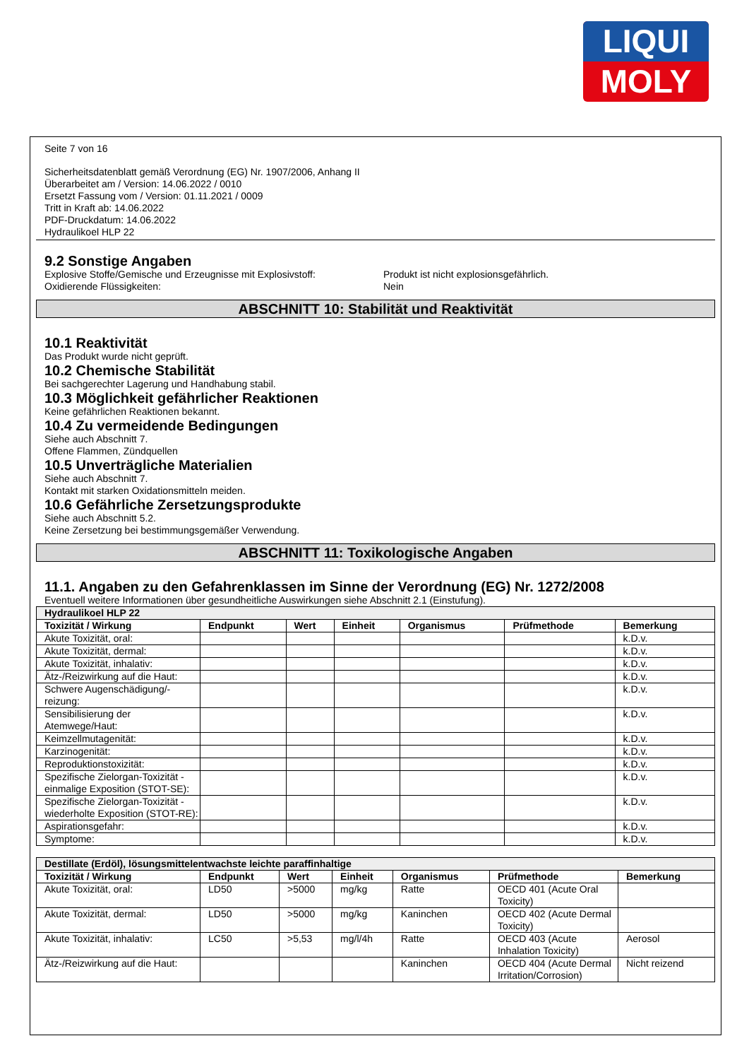LIQUI
MOLY
Seite 7 von 16
Sicherheitsdatenblatt gemäß Verordnung (EG) Nr. 1907/2006, Anhang II
Überarbeitet am / Version: 14.06.2022 / 0010
Ersetzt Fassung vom / Version: 01.11.2021 / 0009
Tritt in Kraft ab: 14.06.2022
PDF-Druckdatum: 14.06.2022
Hydraulikoel HLP 22
9.2 Sonstige Angaben
Explosive Stoffe/Gemische und Erzeugnisse mit Explosivstoff:
Produkt ist nicht explosionsgefährlich.
Oxidierende Flüssigkeiten: Nein
ABSCHNITT 10: Stabilität und Reaktivität
10.1 Reaktivität
Das Produkt wurde nicht geprüft.
10.2 Chemische Stabilität
Bei sachgerechter Lagerung und Handhabung stabil.
10.3 Möglichkeit gefährlicher Reaktionen
Keine gefährlichen Reaktionen bekannt.
10.4 Zu vermeidende Bedingungen
Siehe auch Abschnitt 7.
Offene Flammen, Zündquellen
10.5 Unverträgliche Materialien
Siehe auch Abschnitt 7.
Kontakt mit starken Oxidationsmitteln meiden.
10.6 Gefährliche Zersetzungsprodukte
Siehe auch Abschnitt 5.2.
Keine Zersetzung bei bestimmungsgemäßer Verwendung.
ABSCHNITT 11: Toxikologische Angaben
11.1. Angaben zu den Gefahrenklassen im Sinne der Verordnung (EG) Nr. 1272/2008
Eventuell weitere Informationen über gesundheitliche Auswirkungen siehe Abschnitt 2.1 (Einstufung).
| Hydraulikoel HLP 22 | | | | | | |
| --- | --- | --- | --- | --- | --- | --- |
| Toxizität / Wirkung | Endpunkt | Wert | Einheit | Organismus | Prüfmethode | Bemerkung |
| Akute Toxizität, oral: | | | | | | k.D.v. |
| Akute Toxizität, dermal: | | | | | | k.D.v. |
| Akute Toxizität, inhalativ: | | | | | | k.D.v. |
| Ätz-/Reizwirkung auf die Haut: | | | | | | k.D.v. |
| Schwere Augenschädigung/-reizung: | | | | | | k.D.v. |
| Sensibilisierung der Atemwege/Haut: | | | | | | k.D.v. |
| Keimzellmutagenität: | | | | | | k.D.v. |
| Karzinogenität: | | | | | | k.D.v. |
| Reproduktionstoxizität: | | | | | | k.D.v. |
| Spezifische Zielorgan-Toxizität - einmalige Exposition (STOT-SE): | | | | | | k.D.v. |
| Spezifische Zielorgan-Toxizität - wiederholte Exposition (STOT-RE): | | | | | | k.D.v. |
| Aspirationsgefahr: | | | | | | k.D.v. |
| Symptome: | | | | | | k.D.v. |
| Destillate (Erdöl), lösungsmittelentwachste leichte paraffinhaltige | | | | | | |
| --- | --- | --- | --- | --- | --- | --- |
| Toxizität / Wirkung | Endpunkt | Wert | Einheit | Organismus | Prüfmethode | Bemerkung |
| Akute Toxizität, oral: | LD50 | >5000 | mg/kg | Ratte | OECD 401 (Acute Oral Toxicity) | |
| Akute Toxizität, dermal: | LD50 | >5000 | mg/kg | Kaninchen | OECD 402 (Acute Dermal Toxicity) | |
| Akute Toxizität, inhalativ: | LC50 | >5,53 | mg/l/4h | Ratte | OECD 403 (Acute Inhalation Toxicity) | Aerosol |
| Ätz-/Reizwirkung auf die Haut: | | | | Kaninchen | OECD 404 (Acute Dermal Irritation/Corrosion) | Nicht reizend |